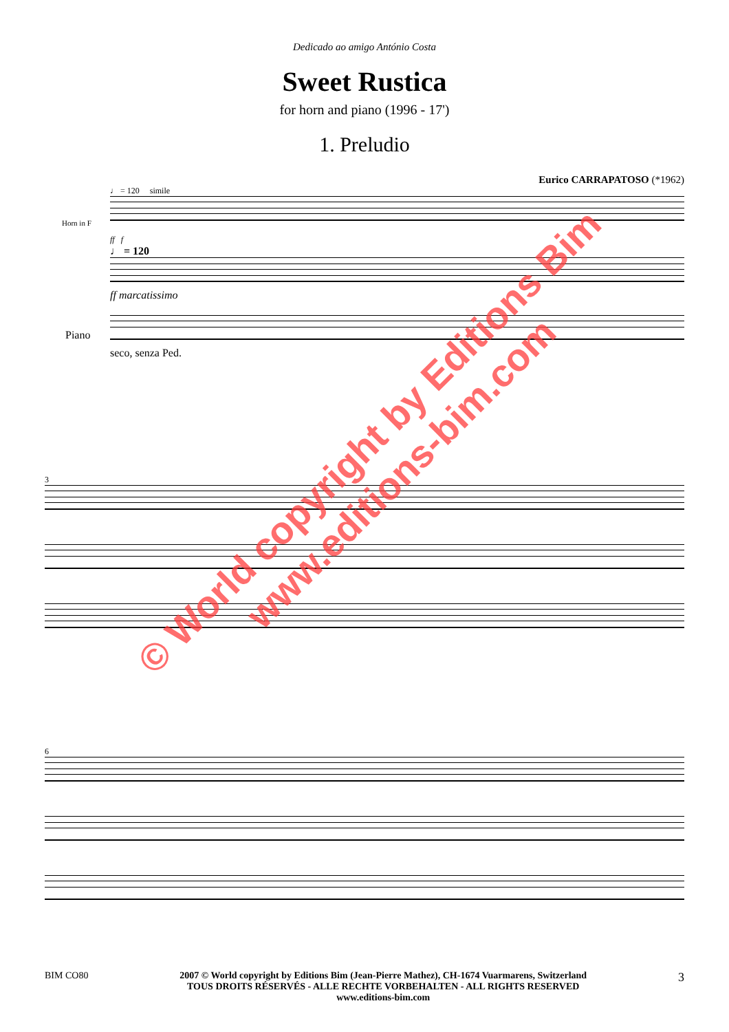Dedicado ao amigo António Costa
Sweet Rustica
for horn and piano (1996 - 17')
1. Preludio
Eurico CARRAPATOSO (*1962)
♩ = 120 simile
ff f
♩ = 120
ff marcatissimo
seco, senza Ped.
Horn in F
Piano
3
6
© World copyright by Editions Bim
www.editions-bim.com
BIM CO80 2007 © World copyright by Editions Bim (Jean-Pierre Mathez), CH-1674 Vuarmarens, Switzerland
TOUS DROITS RÉSERVÉS - ALLE RECHTE VORBEHALTEN - ALL RIGHTS RESERVED
www.editions-bim.com
3